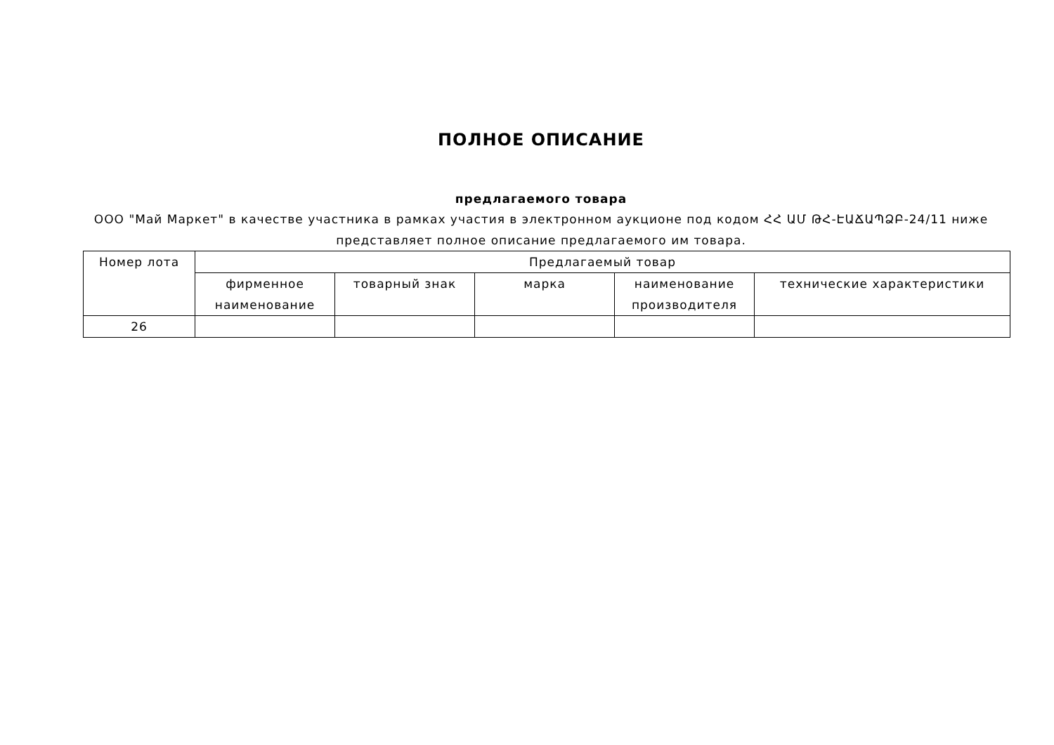ПОЛНОЕ ОПИСАНИЕ
предлагаемого товара
ООО "Май Маркет" в качестве участника в рамках участия в электронном аукционе под кодом ՀՀ ԱՄ ԹՀ-ԷԱՃԱՊՁԲ-24/11 ниже представляет полное описание предлагаемого им товара.
| Номер лота | Предлагаемый товар | | | | |
| --- | --- | --- | --- | --- | --- |
| | фирменное наименование | товарный знак | марка | наименование производителя | технические характеристики |
| 26 | | | | | |